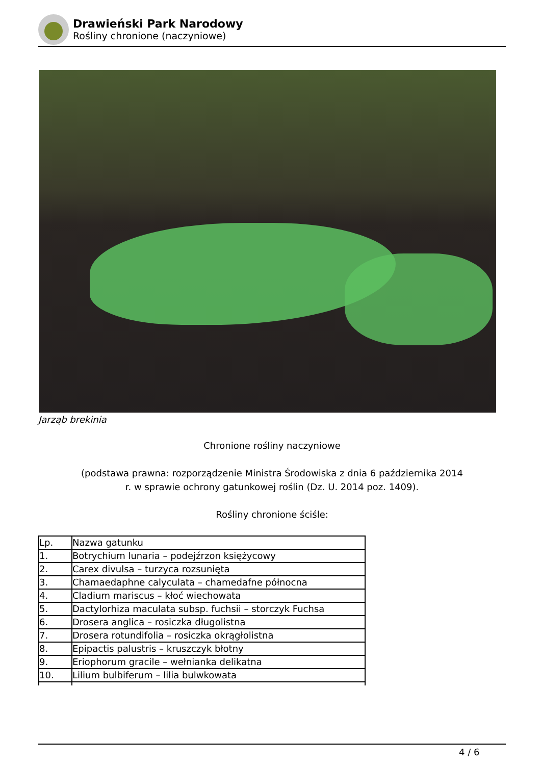Drawieński Park Narodowy
Rośliny chronione (naczyniowe)
Jarząb brekinia
Chronione rośliny naczyniowe
(podstawa prawna: rozporządzenie Ministra Środowiska z dnia 6 października 2014
r. w sprawie ochrony gatunkowej roślin (Dz. U. 2014 poz. 1409).
Rośliny chronione ściśle:
| Lp. | Nazwa gatunku |
| --- | --- |
| 1. | Botrychium lunaria – podejźrzon księżycowy |
| 2. | Carex divulsa – turzyca rozsunięta |
| 3. | Chamaedaphne calyculata – chamedafne północna |
| 4. | Cladium mariscus – kłoć wiechowata |
| 5. | Dactylorhiza maculata subsp. fuchsii – storczyk Fuchsa |
| 6. | Drosera anglica – rosiczka długolistna |
| 7. | Drosera rotundifolia – rosiczka okrągłolistna |
| 8. | Epipactis palustris – kruszczyk błotny |
| 9. | Eriophorum gracile – wełnianka delikatna |
| 10. | Lilium bulbiferum – lilia bulwkowata |
4 / 6